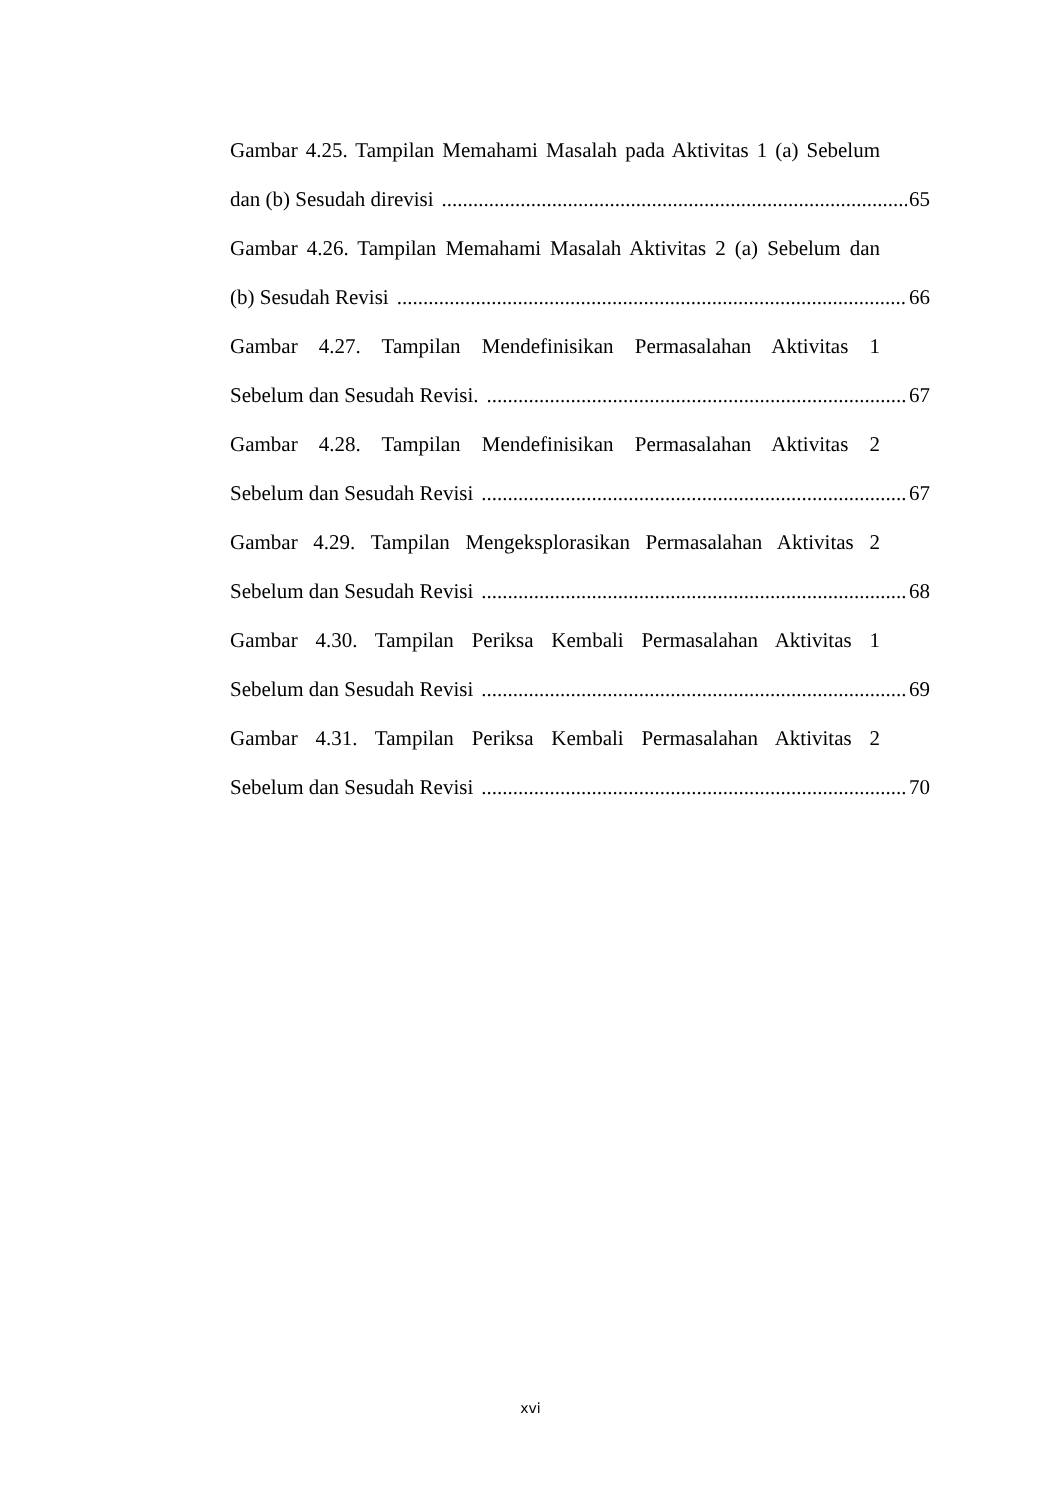Gambar 4.25. Tampilan Memahami Masalah pada Aktivitas 1 (a) Sebelum
dan (b) Sesudah direvisi 65
Gambar 4.26. Tampilan Memahami Masalah Aktivitas 2 (a) Sebelum dan
(b) Sesudah Revisi 66
Gambar 4.27. Tampilan Mendefinisikan Permasalahan Aktivitas 1
Sebelum dan Sesudah Revisi. 67
Gambar 4.28. Tampilan Mendefinisikan Permasalahan Aktivitas 2
Sebelum dan Sesudah Revisi 67
Gambar 4.29. Tampilan Mengeksplorasikan Permasalahan Aktivitas 2
Sebelum dan Sesudah Revisi 68
Gambar 4.30. Tampilan Periksa Kembali Permasalahan Aktivitas 1
Sebelum dan Sesudah Revisi 69
Gambar 4.31. Tampilan Periksa Kembali Permasalahan Aktivitas 2
Sebelum dan Sesudah Revisi 70
xvi